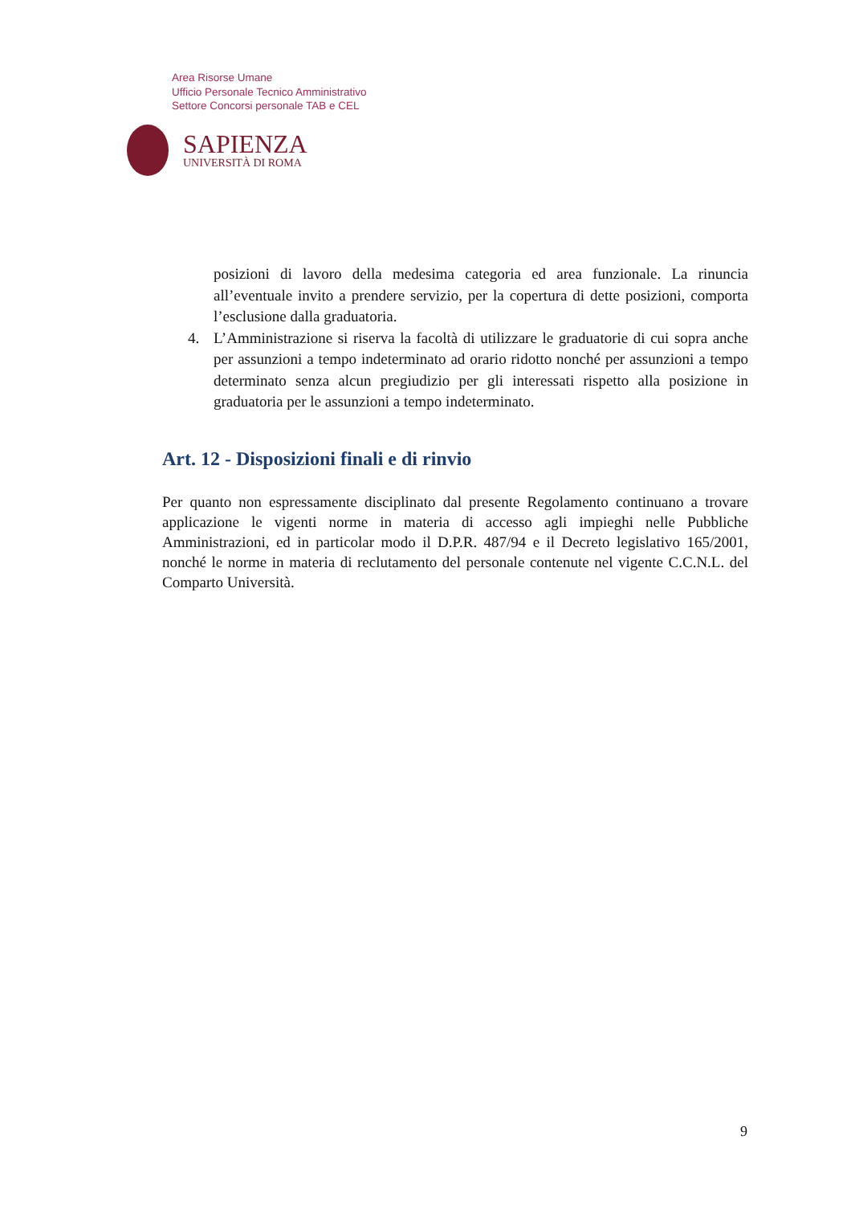Area Risorse Umane
Ufficio Personale Tecnico Amministrativo
Settore Concorsi personale TAB e CEL
SAPIENZA
UNIVERSITÀ DI ROMA
posizioni di lavoro della medesima categoria ed area funzionale. La rinuncia all’eventuale invito a prendere servizio, per la copertura di dette posizioni, comporta l’esclusione dalla graduatoria.
4. L’Amministrazione si riserva la facoltà di utilizzare le graduatorie di cui sopra anche per assunzioni a tempo indeterminato ad orario ridotto nonché per assunzioni a tempo determinato senza alcun pregiudizio per gli interessati rispetto alla posizione in graduatoria per le assunzioni a tempo indeterminato.
Art. 12 - Disposizioni finali e di rinvio
Per quanto non espressamente disciplinato dal presente Regolamento continuano a trovare applicazione le vigenti norme in materia di accesso agli impieghi nelle Pubbliche Amministrazioni, ed in particolar modo il D.P.R. 487/94 e il Decreto legislativo 165/2001, nonché le norme in materia di reclutamento del personale contenute nel vigente C.C.N.L. del Comparto Università.
9